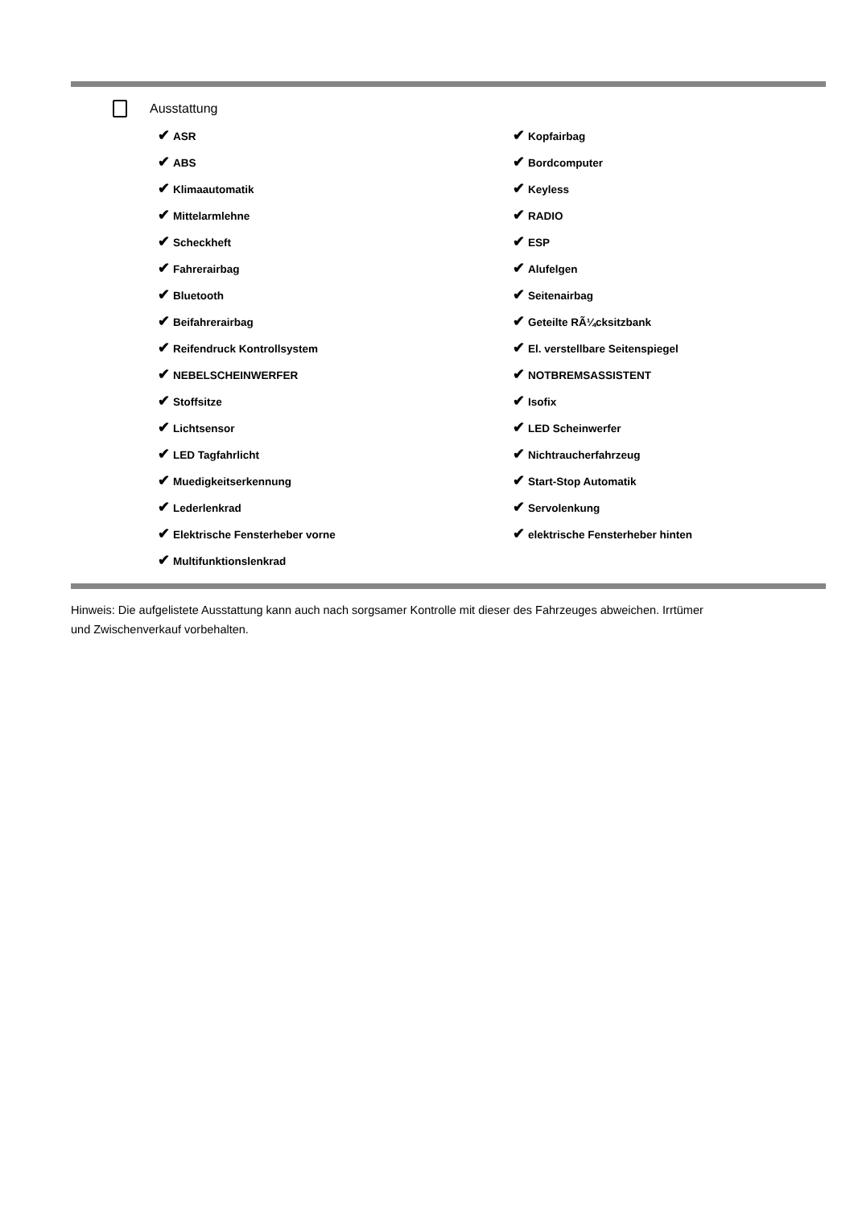Ausstattung
✔ ASR
✔ Kopfairbag
✔ ABS
✔ Bordcomputer
✔ Klimaautomatik
✔ Keyless
✔ Mittelarmlehne
✔ RADIO
✔ Scheckheft
✔ ESP
✔ Fahrerairbag
✔ Alufelgen
✔ Bluetooth
✔ Seitenairbag
✔ Beifahrerairbag
✔ Geteilte RÃ¼cksitzbank
✔ Reifendruck Kontrollsystem
✔ El. verstellbare Seitenspiegel
✔ NEBELSCHEINWERFER
✔ NOTBREMSASSISTENT
✔ Stoffsitze
✔ Isofix
✔ Lichtsensor
✔ LED Scheinwerfer
✔ LED Tagfahrlicht
✔ Nichtraucherfahrzeug
✔ Muedigkeitserkennung
✔ Start-Stop Automatik
✔ Lederlenkrad
✔ Servolenkung
✔ Elektrische Fensterheber vorne
✔ elektrische Fensterheber hinten
✔ Multifunktionslenkrad
Hinweis: Die aufgelistete Ausstattung kann auch nach sorgsamer Kontrolle mit dieser des Fahrzeuges abweichen. Irrtümer und Zwischenverkauf vorbehalten.